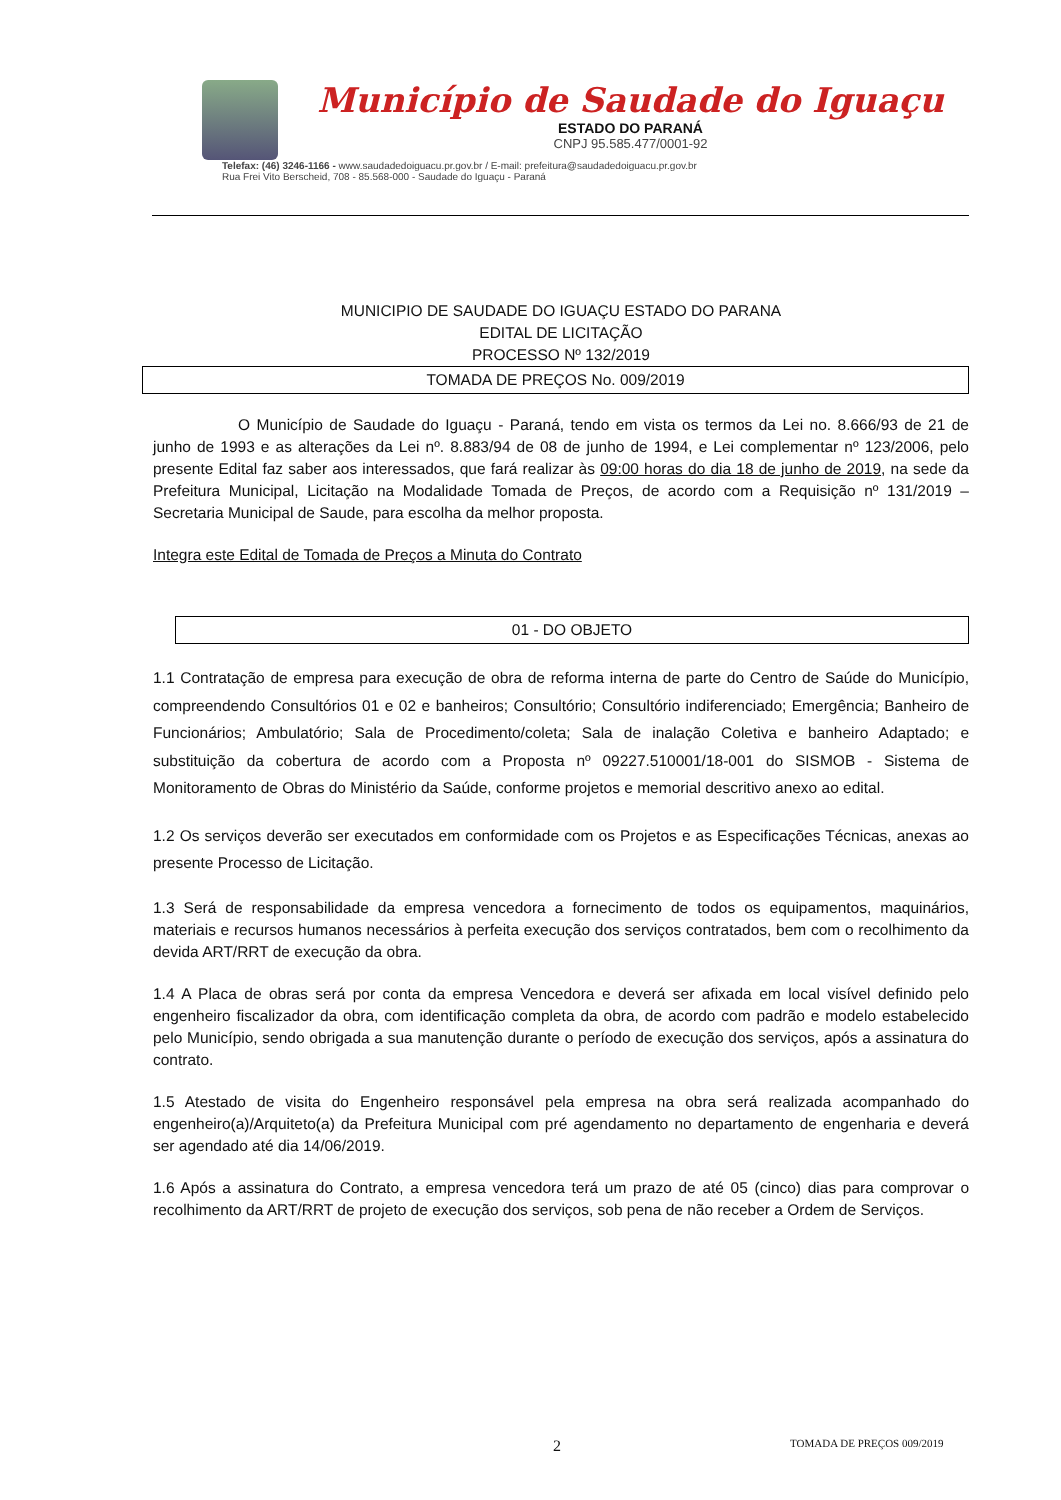Município de Saudade do Iguaçu
ESTADO DO PARANÁ
CNPJ 95.585.477/0001-92
Telefax: (46) 3246-1166 - www.saudadedoiguacu.pr.gov.br / E-mail: prefeitura@saudadedoiguacu.pr.gov.br
Rua Frei Vito Berscheid, 708 - 85.568-000 - Saudade do Iguaçu - Paraná
MUNICIPIO DE SAUDADE DO IGUAÇU ESTADO DO PARANA
EDITAL DE LICITAÇÃO
PROCESSO Nº 132/2019
TOMADA DE PREÇOS No. 009/2019
O Município de Saudade do Iguaçu - Paraná, tendo em vista os termos da Lei no. 8.666/93 de 21 de junho de 1993 e as alterações da Lei nº. 8.883/94 de 08 de junho de 1994, e Lei complementar nº 123/2006, pelo presente Edital faz saber aos interessados, que fará realizar às 09:00 horas do dia 18 de junho de 2019, na sede da Prefeitura Municipal, Licitação na Modalidade Tomada de Preços, de acordo com a Requisição nº 131/2019 – Secretaria Municipal de Saude, para escolha da melhor proposta.
Integra este Edital de Tomada de Preços a Minuta do Contrato
01 - DO OBJETO
1.1 Contratação de empresa para execução de obra de reforma interna de parte do Centro de Saúde do Município, compreendendo Consultórios 01 e 02 e banheiros; Consultório; Consultório indiferenciado; Emergência; Banheiro de Funcionários; Ambulatório; Sala de Procedimento/coleta; Sala de inalação Coletiva e banheiro Adaptado; e substituição da cobertura de acordo com a Proposta nº 09227.510001/18-001 do SISMOB - Sistema de Monitoramento de Obras do Ministério da Saúde, conforme projetos e memorial descritivo anexo ao edital.
1.2 Os serviços deverão ser executados em conformidade com os Projetos e as Especificações Técnicas, anexas ao presente Processo de Licitação.
1.3 Será de responsabilidade da empresa vencedora a fornecimento de todos os equipamentos, maquinários, materiais e recursos humanos necessários à perfeita execução dos serviços contratados, bem com o recolhimento da devida ART/RRT de execução da obra.
1.4 A Placa de obras será por conta da empresa Vencedora e deverá ser afixada em local visível definido pelo engenheiro fiscalizador da obra, com identificação completa da obra, de acordo com padrão e modelo estabelecido pelo Município, sendo obrigada a sua manutenção durante o período de execução dos serviços, após a assinatura do contrato.
1.5 Atestado de visita do Engenheiro responsável pela empresa na obra será realizada acompanhado do engenheiro(a)/Arquiteto(a) da Prefeitura Municipal com pré agendamento no departamento de engenharia e deverá ser agendado até dia 14/06/2019.
1.6 Após a assinatura do Contrato, a empresa vencedora terá um prazo de até 05 (cinco) dias para comprovar o recolhimento da ART/RRT de projeto de execução dos serviços, sob pena de não receber a Ordem de Serviços.
2 TOMADA DE PREÇOS 009/2019